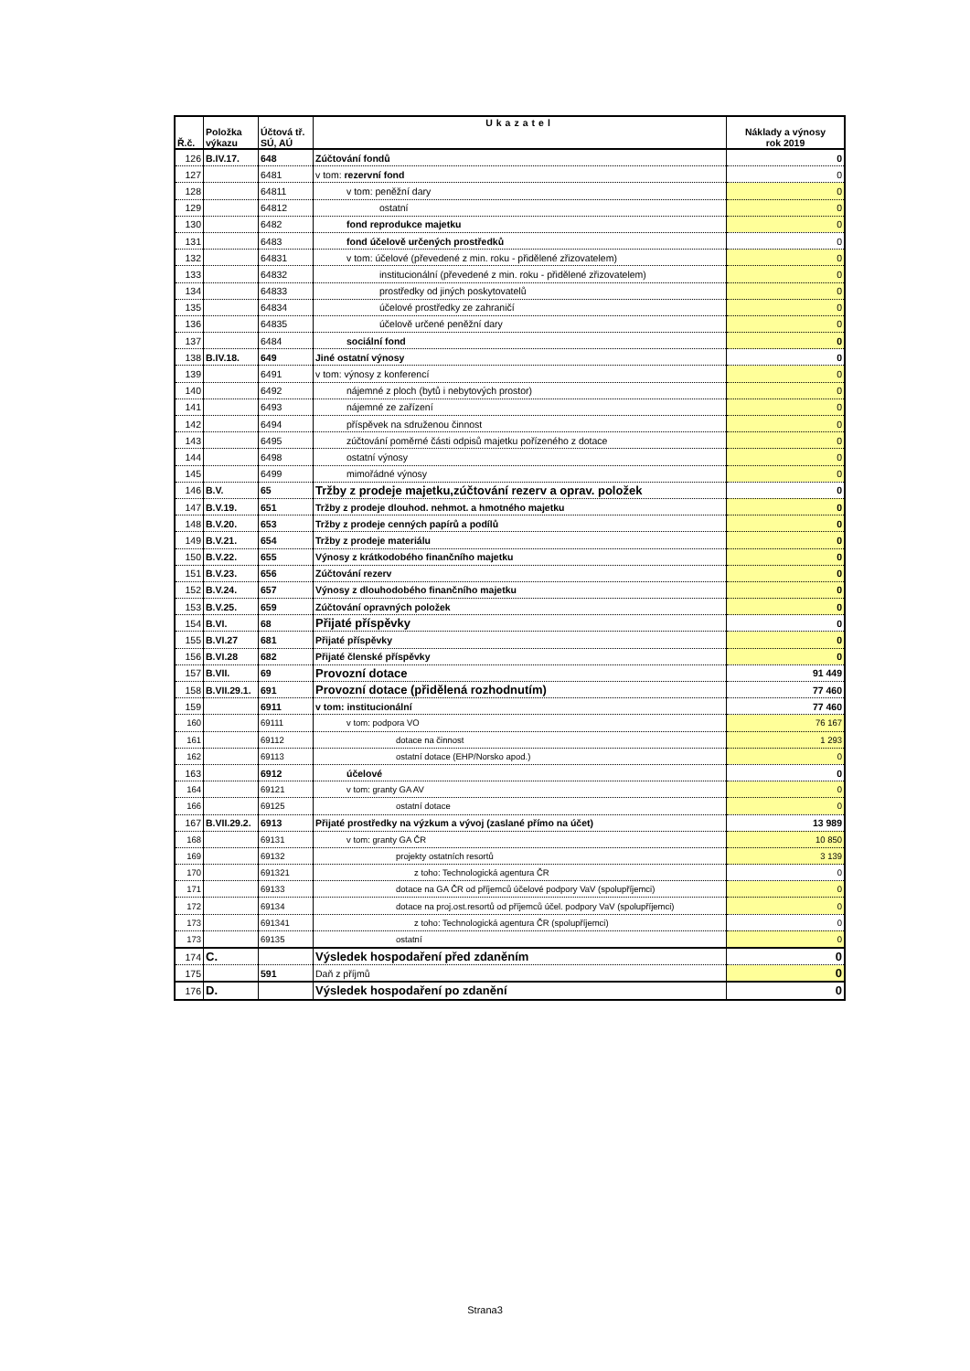| Ř.č. | Položka výkazu | Účtová tř. SÚ, AÚ | Ukazatel | Náklady a výnosy rok 2019 |
| --- | --- | --- | --- | --- |
| 126 | B.IV.17. | 648 | Zúčtování fondů | 0 |
| 127 | | 6481 | v tom: rezervní fond | 0 |
| 128 | | 64811 | v tom: peněžní dary | 0 |
| 129 | | 64812 | ostatní | 0 |
| 130 | | 6482 | fond reprodukce majetku | 0 |
| 131 | | 6483 | fond účelově určených prostředků | 0 |
| 132 | | 64831 | v tom: účelové (převedené z min. roku - přidělené zřizovatelem) | 0 |
| 133 | | 64832 | institucionální (převedené z min. roku - přidělené zřizovatelem) | 0 |
| 134 | | 64833 | prostředky od jiných poskytovatelů | 0 |
| 135 | | 64834 | účelové prostředky ze zahraničí | 0 |
| 136 | | 64835 | účelově určené peněžní dary | 0 |
| 137 | | 6484 | sociální fond | 0 |
| 138 | B.IV.18. | 649 | Jiné ostatní výnosy | 0 |
| 139 | | 6491 | v tom: výnosy z konferencí | 0 |
| 140 | | 6492 | nájemné z ploch (bytů i nebytových prostor) | 0 |
| 141 | | 6493 | nájemné ze zařízení | 0 |
| 142 | | 6494 | příspěvek na sdruženou činnost | 0 |
| 143 | | 6495 | zúčtování poměrné části odpisů majetku pořízeného z dotace | 0 |
| 144 | | 6498 | ostatní výnosy | 0 |
| 145 | | 6499 | mimořádné výnosy | 0 |
| 146 | B.V. | 65 | Tržby z prodeje majetku,zúčtování rezerv a oprav. položek | 0 |
| 147 | B.V.19. | 651 | Tržby z prodeje dlouhod. nehmot. a hmotného majetku | 0 |
| 148 | B.V.20. | 653 | Tržby z prodeje cenných papírů a podílů | 0 |
| 149 | B.V.21. | 654 | Tržby z prodeje materiálu | 0 |
| 150 | B.V.22. | 655 | Výnosy z krátkodobého finančního majetku | 0 |
| 151 | B.V.23. | 656 | Zúčtování rezerv | 0 |
| 152 | B.V.24. | 657 | Výnosy z dlouhodobého finančního majetku | 0 |
| 153 | B.V.25. | 659 | Zúčtování opravných položek | 0 |
| 154 | B.VI. | 68 | Přijaté příspěvky | 0 |
| 155 | B.VI.27 | 681 | Přijaté příspěvky | 0 |
| 156 | B.VI.28 | 682 | Přijaté členské příspěvky | 0 |
| 157 | B.VII. | 69 | Provozní dotace | 91 449 |
| 158 | B.VII.29.1. | 691 | Provozní dotace (přidělená rozhodnutím) | 77 460 |
| 159 | | 6911 | v tom: institucionální | 77 460 |
| 160 | | 69111 | v tom: podpora VO | 76 167 |
| 161 | | 69112 | dotace na činnost | 1 293 |
| 162 | | 69113 | ostatní dotace (EHP/Norsko apod.) | 0 |
| 163 | | 6912 | účelové | 0 |
| 164 | | 69121 | v tom: granty GA AV | 0 |
| 166 | | 69125 | ostatní dotace | 0 |
| 167 | B.VII.29.2. | 6913 | Přijaté prostředky na výzkum a vývoj (zaslané přímo na účet) | 13 989 |
| 168 | | 69131 | v tom: granty GA ČR | 10 850 |
| 169 | | 69132 | projekty ostatních resortů | 3 139 |
| 170 | | 691321 | z toho: Technologická agentura ČR | 0 |
| 171 | | 69133 | dotace na GA ČR od příjemců účelové podpory VaV (spolupříjemci) | 0 |
| 172 | | 69134 | dotace na proj.ost.resortů od příjemců účel. podpory VaV (spolupříjemci) | 0 |
| 173 | | 691341 | z toho: Technologická agentura ČR (spolupříjemci) | 0 |
| 173 | | 69135 | ostatní | 0 |
| 174 | C. | | Výsledek hospodaření před zdaněním | 0 |
| 175 | | 591 | Daň z příjmů | 0 |
| 176 | D. | | Výsledek hospodaření po zdanění | 0 |
Strana3